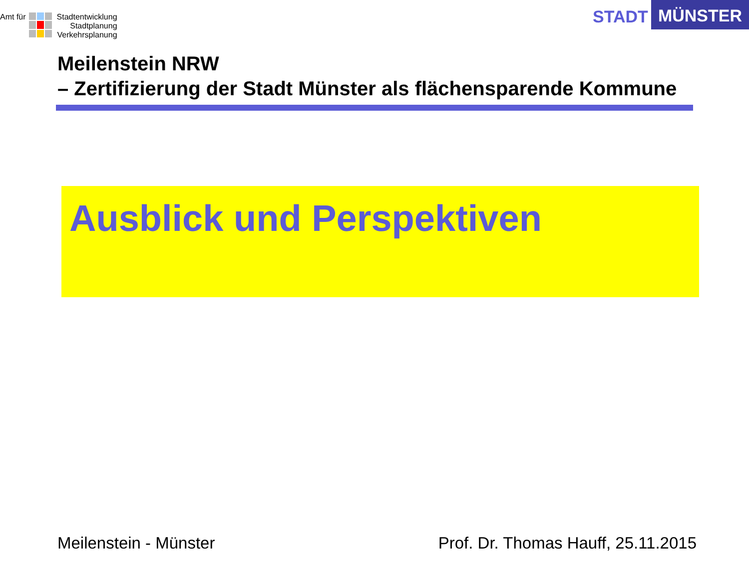Amt für
Stadtentwicklung
Stadtplanung
Verkehrsplanung
STADT
MÜNSTER
Meilenstein NRW
– Zertifizierung der Stadt Münster als flächensparende Kommune
Ausblick und Perspektiven
Meilenstein - Münster Prof. Dr. Thomas Hauff, 25.11.2015